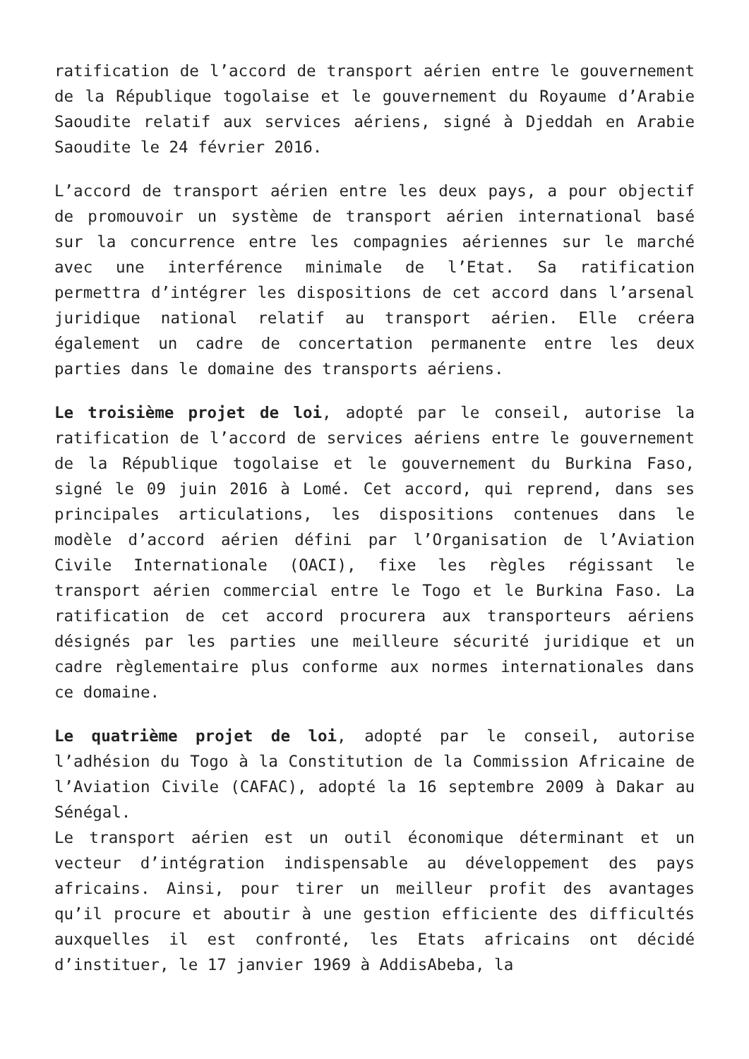ratification de l’accord de transport aérien entre le gouvernement de la République togolaise et le gouvernement du Royaume d’Arabie Saoudite relatif aux services aériens, signé à Djeddah en Arabie Saoudite le 24 février 2016.
L’accord de transport aérien entre les deux pays, a pour objectif de promouvoir un système de transport aérien international basé sur la concurrence entre les compagnies aériennes sur le marché avec une interférence minimale de l’Etat. Sa ratification permettra d’intégrer les dispositions de cet accord dans l’arsenal juridique national relatif au transport aérien. Elle créera également un cadre de concertation permanente entre les deux parties dans le domaine des transports aériens.
Le troisième projet de loi, adopté par le conseil, autorise la ratification de l’accord de services aériens entre le gouvernement de la République togolaise et le gouvernement du Burkina Faso, signé le 09 juin 2016 à Lomé. Cet accord, qui reprend, dans ses principales articulations, les dispositions contenues dans le modèle d’accord aérien défini par l’Organisation de l’Aviation Civile Internationale (OACI), fixe les règles régissant le transport aérien commercial entre le Togo et le Burkina Faso. La ratification de cet accord procurera aux transporteurs aériens désignés par les parties une meilleure sécurité juridique et un cadre règlementaire plus conforme aux normes internationales dans ce domaine.
Le quatrième projet de loi, adopté par le conseil, autorise l’adhésion du Togo à la Constitution de la Commission Africaine de l’Aviation Civile (CAFAC), adopté la 16 septembre 2009 à Dakar au Sénégal.
Le transport aérien est un outil économique déterminant et un vecteur d’intégration indispensable au développement des pays africains. Ainsi, pour tirer un meilleur profit des avantages qu’il procure et aboutir à une gestion efficiente des difficultés auxquelles il est confronté, les Etats africains ont décidé d’instituer, le 17 janvier 1969 à AddisAbeba, la